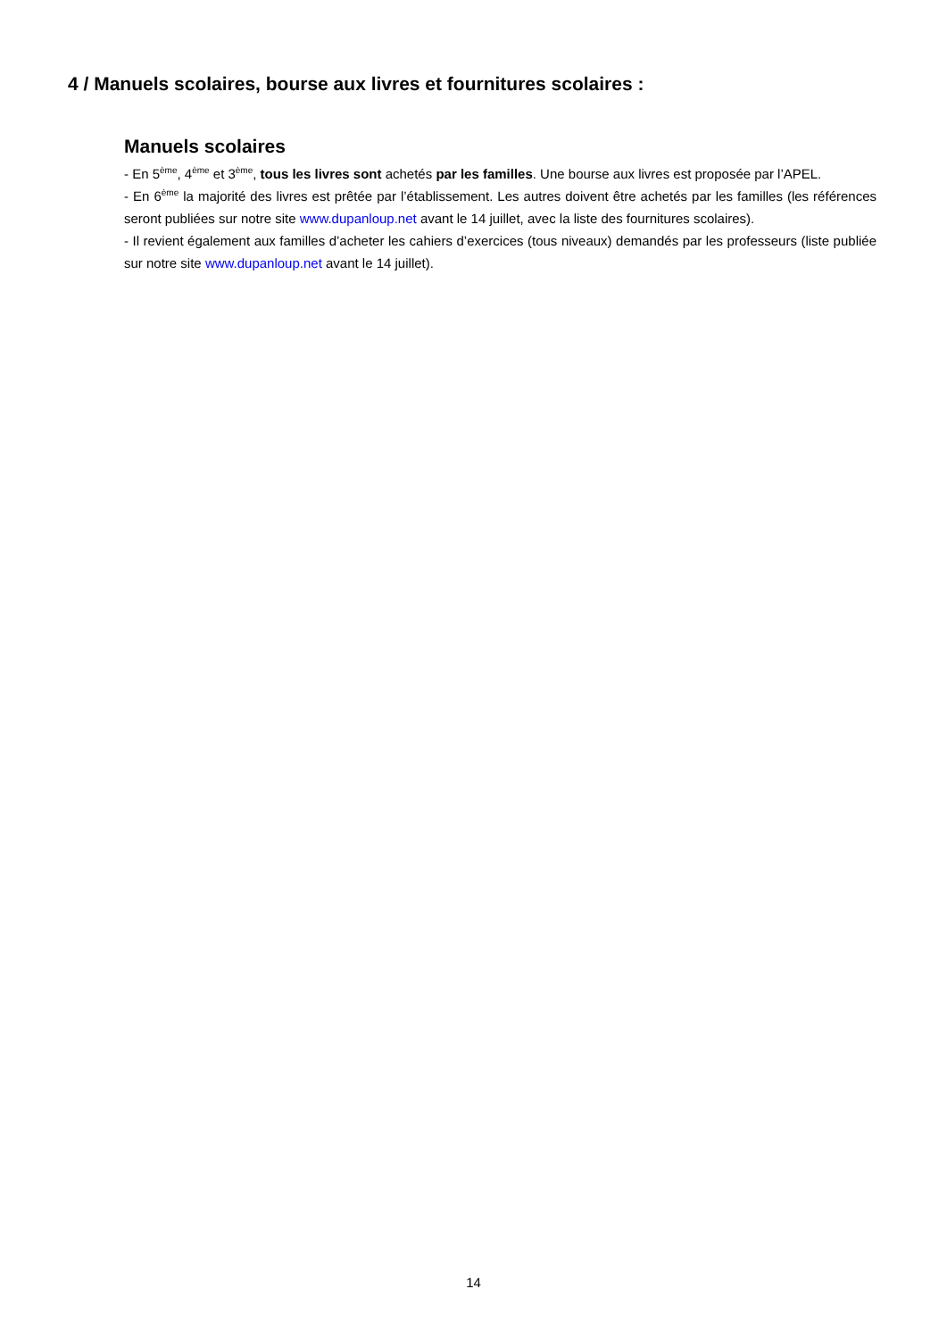4 / Manuels scolaires, bourse aux livres et fournitures scolaires :
Manuels scolaires
- En 5<sup>ème</sup>, 4<sup>ème</sup> et 3<sup>ème</sup>, tous les livres sont achetés par les familles. Une bourse aux livres est proposée par l’APEL.
- En 6<sup>ème</sup> la majorité des livres est prêtée par l’établissement. Les autres doivent être achetés par les familles (les références seront publiées sur notre site www.dupanloup.net avant le 14 juillet, avec la liste des fournitures scolaires).
- Il revient également aux familles d’acheter les cahiers d’exercices (tous niveaux) demandés par les professeurs (liste publiée sur notre site www.dupanloup.net avant le 14 juillet).
14